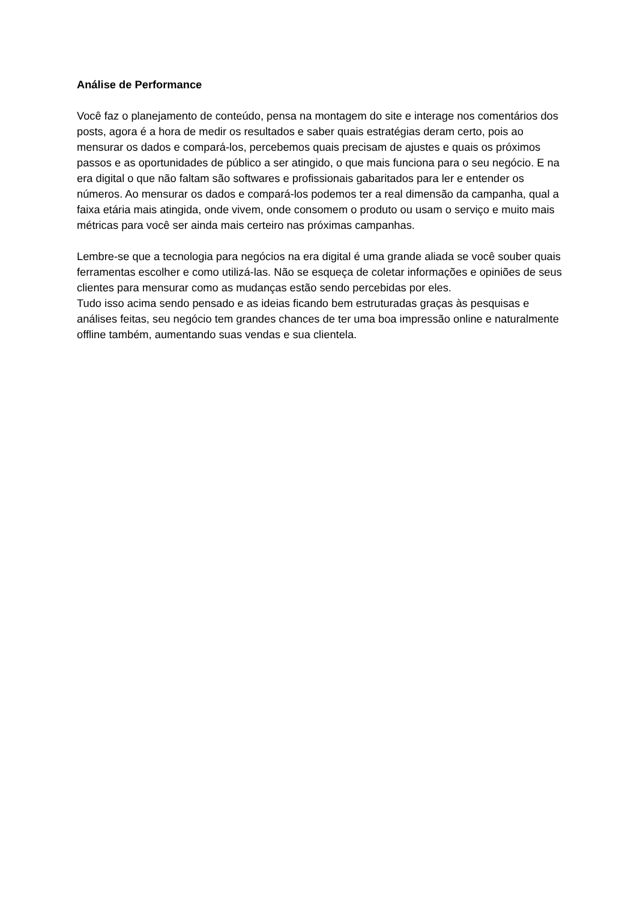Análise de Performance
Você faz o planejamento de conteúdo, pensa na montagem do site e interage nos comentários dos posts, agora é a hora de medir os resultados e saber quais estratégias deram certo, pois ao mensurar os dados e compará-los, percebemos quais precisam de ajustes e quais os próximos passos e as oportunidades de público a ser atingido, o que mais funciona para o seu negócio. E na era digital o que não faltam são softwares e profissionais gabaritados para ler e entender os números. Ao mensurar os dados e compará-los podemos ter a real dimensão da campanha, qual a faixa etária mais atingida, onde vivem, onde consomem o produto ou usam o serviço e muito mais métricas para você ser ainda mais certeiro nas próximas campanhas.
Lembre-se que a tecnologia para negócios na era digital é uma grande aliada se você souber quais ferramentas escolher e como utilizá-las. Não se esqueça de coletar informações e opiniões de seus clientes para mensurar como as mudanças estão sendo percebidas por eles.
Tudo isso acima sendo pensado e as ideias ficando bem estruturadas graças às pesquisas e análises feitas, seu negócio tem grandes chances de ter uma boa impressão online e naturalmente offline também, aumentando suas vendas e sua clientela.